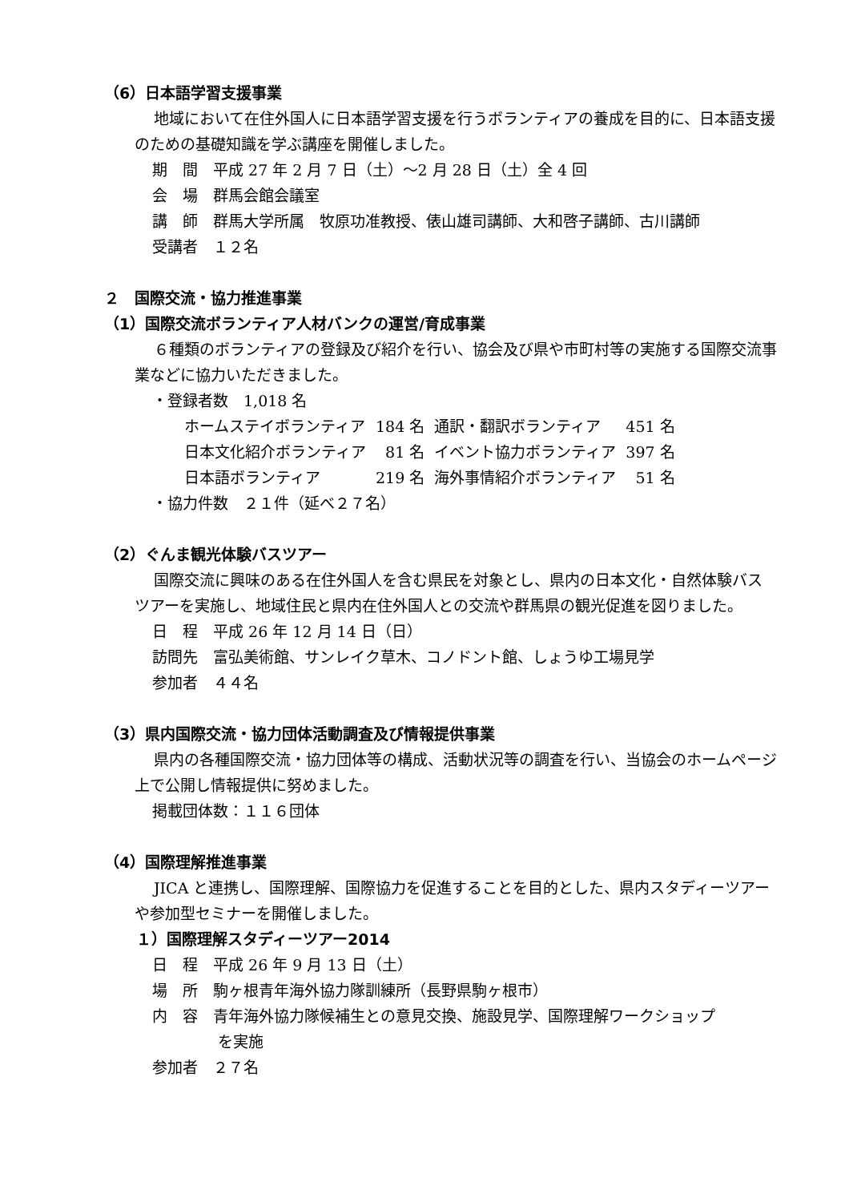（6）日本語学習支援事業
地域において在住外国人に日本語学習支援を行うボランティアの養成を目的に、日本語支援のための基礎知識を学ぶ講座を開催しました。
期　間　平成 27 年 2 月 7 日（土）～2 月 28 日（土）全 4 回
会　場　群馬会館会議室
講　師　群馬大学所属　牧原功准教授、俵山雄司講師、大和啓子講師、古川講師
受講者　１２名
２　国際交流・協力推進事業
（1）国際交流ボランティア人材バンクの運営/育成事業
６種類のボランティアの登録及び紹介を行い、協会及び県や市町村等の実施する国際交流事業などに協力いただきました。
・登録者数　1,018 名
| ホームステイボランティア | 184 名 | 通訳・翻訳ボランティア | 451 名 |
| 日本文化紹介ボランティア | 81 名 | イベント協力ボランティア | 397 名 |
| 日本語ボランティア | 219 名 | 海外事情紹介ボランティア | 51 名 |
・協力件数　２１件（延べ２７名）
（2）ぐんま観光体験バスツアー
国際交流に興味のある在住外国人を含む県民を対象とし、県内の日本文化・自然体験バスツアーを実施し、地域住民と県内在住外国人との交流や群馬県の観光促進を図りました。
日　程　平成 26 年 12 月 14 日（日）
訪問先　富弘美術館、サンレイク草木、コノドント館、しょうゆ工場見学
参加者　４４名
（3）県内国際交流・協力団体活動調査及び情報提供事業
県内の各種国際交流・協力団体等の構成、活動状況等の調査を行い、当協会のホームページ上で公開し情報提供に努めました。
掲載団体数：１１６団体
（4）国際理解推進事業
JICA と連携し、国際理解、国際協力を促進することを目的とした、県内スタディーツアーや参加型セミナーを開催しました。
１）国際理解スタディーツアー2014
日　程　平成 26 年 9 月 13 日（土）
場　所　駒ヶ根青年海外協力隊訓練所（長野県駒ヶ根市）
内　容　青年海外協力隊候補生との意見交換、施設見学、国際理解ワークショップ
を実施
参加者　２７名